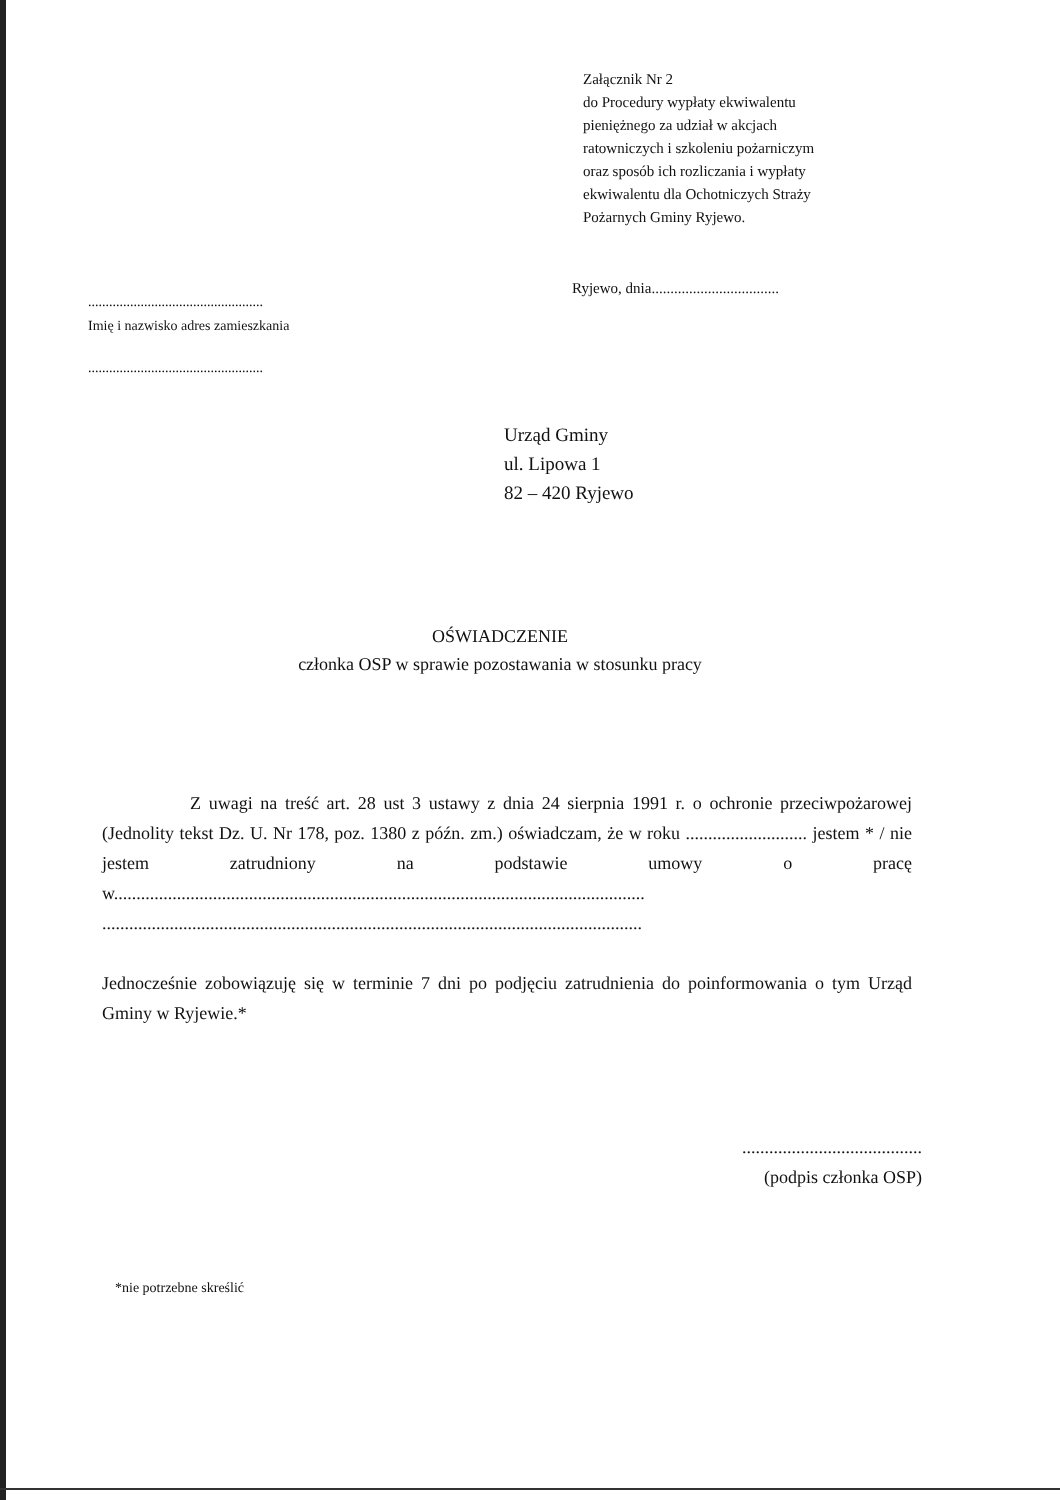Załącznik Nr 2
do Procedury wypłaty ekwiwalentu
pieniężnego za udział w akcjach
ratowniczych i szkoleniu pożarniczym
oraz sposób ich rozliczania i wypłaty
ekwiwalentu dla Ochotniczych Straży
Pożarnych Gminy Ryjewo.
Ryjewo, dnia..................................
..................................................
Imię i nazwisko adres zamieszkania
..................................................
Urząd Gminy
ul. Lipowa 1
82 – 420 Ryjewo
OŚWIADCZENIE
członka OSP w sprawie pozostawania w stosunku pracy
Z uwagi na treść art. 28 ust 3 ustawy z dnia 24 sierpnia 1991 r. o ochronie przeciwpożarowej (Jednolity tekst Dz. U. Nr 178, poz. 1380 z późn. zm.) oświadczam, że w roku ........................... jestem * / nie jestem zatrudniony na podstawie umowy o pracę w...................................................................................................................... ........................................................................................................................
Jednocześnie zobowiązuję się w terminie 7 dni po podjęciu zatrudnienia do poinformowania o tym Urząd Gminy w Ryjewie.*
........................................
(podpis członka OSP)
*nie potrzebne skreślić